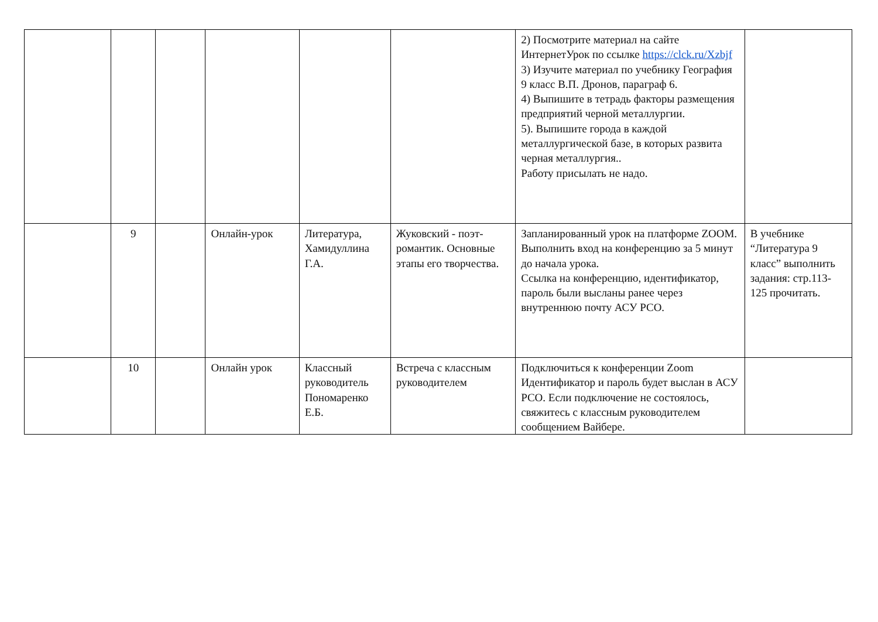| | | | | | | 2) Посмотрите материал на сайте ИнтернетУрок по ссылке https://clck.ru/Xzbjf 3) Изучите материал по учебнику География 9 класс В.П. Дронов, параграф 6. 4) Выпишите в тетрадь факторы размещения предприятий черной металлургии. 5). Выпишите города в каждой металлургической базе, в которых развита черная металлургия.. Работу присылать не надо. | |
| | 9 | | Онлайн-урок | Литература, Хамидуллина Г.А. | Жуковский - поэт-романтик. Основные этапы его творчества. | Запланированный урок на платформе ZOOM. Выполнить вход на конференцию за 5 минут до начала урока. Ссылка на конференцию, идентификатор, пароль были высланы ранее через внутреннюю почту АСУ РСО. | В учебнике “Литература 9 класс” выполнить задания: стр.113-125 прочитать. |
| | 10 | | Онлайн урок | Классный руководитель Пономаренко Е.Б. | Встреча с классным руководителем | Подключиться к конференции Zoom Идентификатор и пароль будет выслан в АСУ РСО. Если подключение не состоялось, свяжитесь с классным руководителем сообщением Вайбере. | |